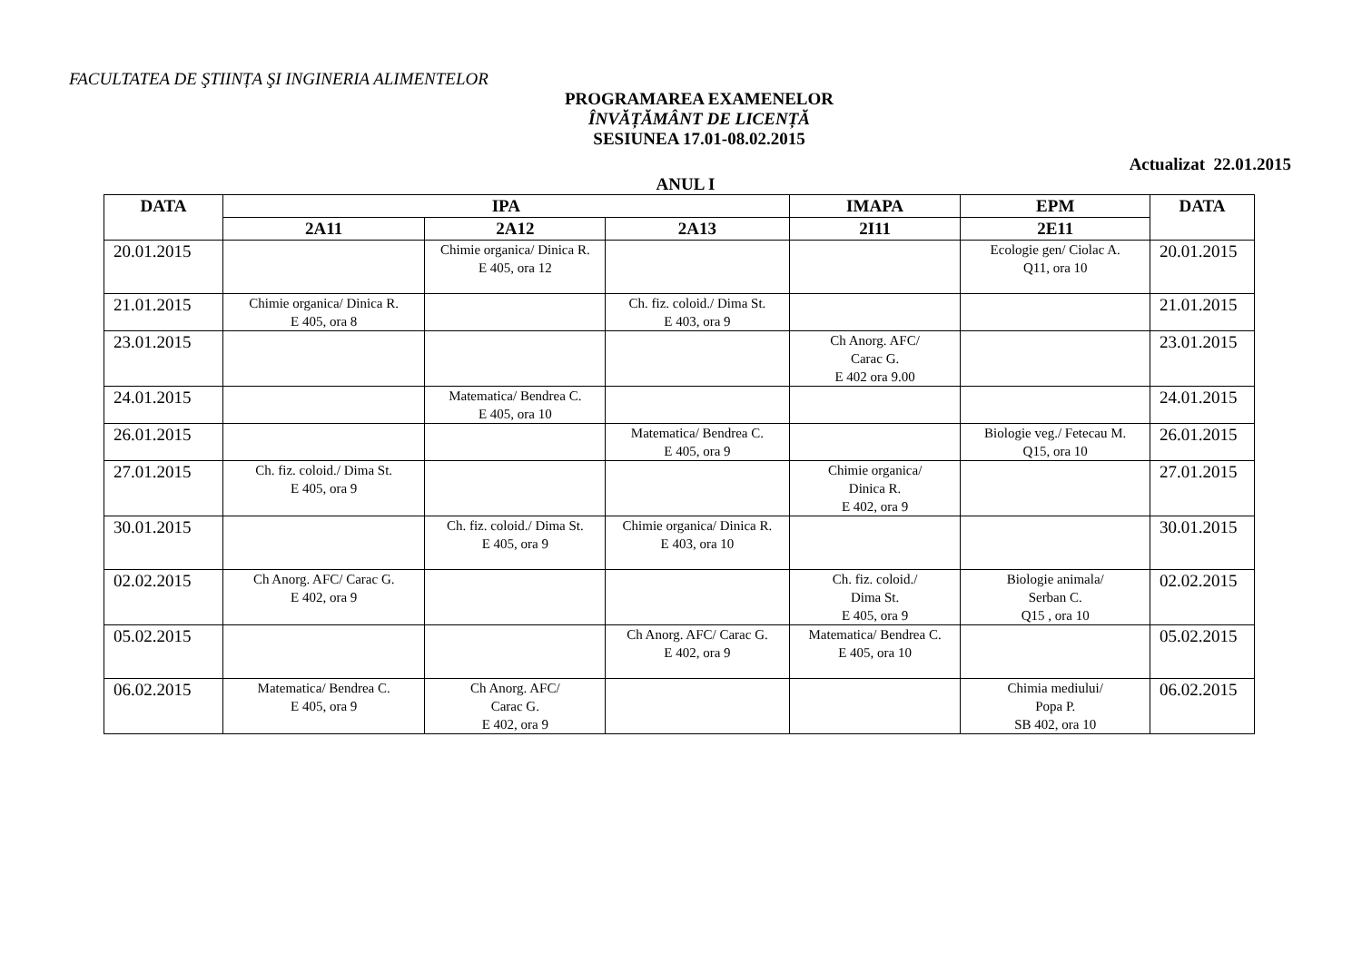FACULTATEA DE ŞTIINȚA ŞI INGINERIA ALIMENTELOR
PROGRAMAREA EXAMENELOR
ÎNVĂȚĂMÂNT DE LICENȚĂ
SESIUNEA 17.01-08.02.2015
Actualizat 22.01.2015
ANUL I
| DATA | IPA | | | IMAPA | EPM | DATA |
| --- | --- | --- | --- | --- | --- | --- |
| | 2A11 | 2A12 | 2A13 | 2I11 | 2E11 | |
| 20.01.2015 | | Chimie organica/ Dinica R. E 405, ora 12 | | | Ecologie gen/ Ciolac A. Q11, ora 10 | 20.01.2015 |
| 21.01.2015 | Chimie organica/ Dinica R. E 405, ora 8 | | Ch. fiz. coloid./ Dima St. E 403, ora 9 | | | 21.01.2015 |
| 23.01.2015 | | | | Ch Anorg. AFC/ Carac G. E 402 ora 9.00 | | 23.01.2015 |
| 24.01.2015 | | Matematica/ Bendrea C. E 405, ora 10 | | | | 24.01.2015 |
| 26.01.2015 | | | Matematica/ Bendrea C. E 405, ora 9 | | Biologie veg./ Fetecau M. Q15, ora 10 | 26.01.2015 |
| 27.01.2015 | Ch. fiz. coloid./ Dima St. E 405, ora 9 | | | Chimie organica/ Dinica R. E 402, ora 9 | | 27.01.2015 |
| 30.01.2015 | | Ch. fiz. coloid./ Dima St. E 405, ora 9 | Chimie organica/ Dinica R. E 403, ora 10 | | | 30.01.2015 |
| 02.02.2015 | Ch Anorg. AFC/ Carac G. E 402, ora 9 | | | Ch. fiz. coloid./ Dima St. E 405, ora 9 | Biologie animala/ Serban C. Q15 , ora 10 | 02.02.2015 |
| 05.02.2015 | | | Ch Anorg. AFC/ Carac G. E 402, ora 9 | Matematica/ Bendrea C. E 405, ora 10 | | 05.02.2015 |
| 06.02.2015 | Matematica/ Bendrea C. E 405, ora 9 | Ch Anorg. AFC/ Carac G. E 402, ora 9 | | | Chimia mediului/ Popa P. SB 402, ora 10 | 06.02.2015 |